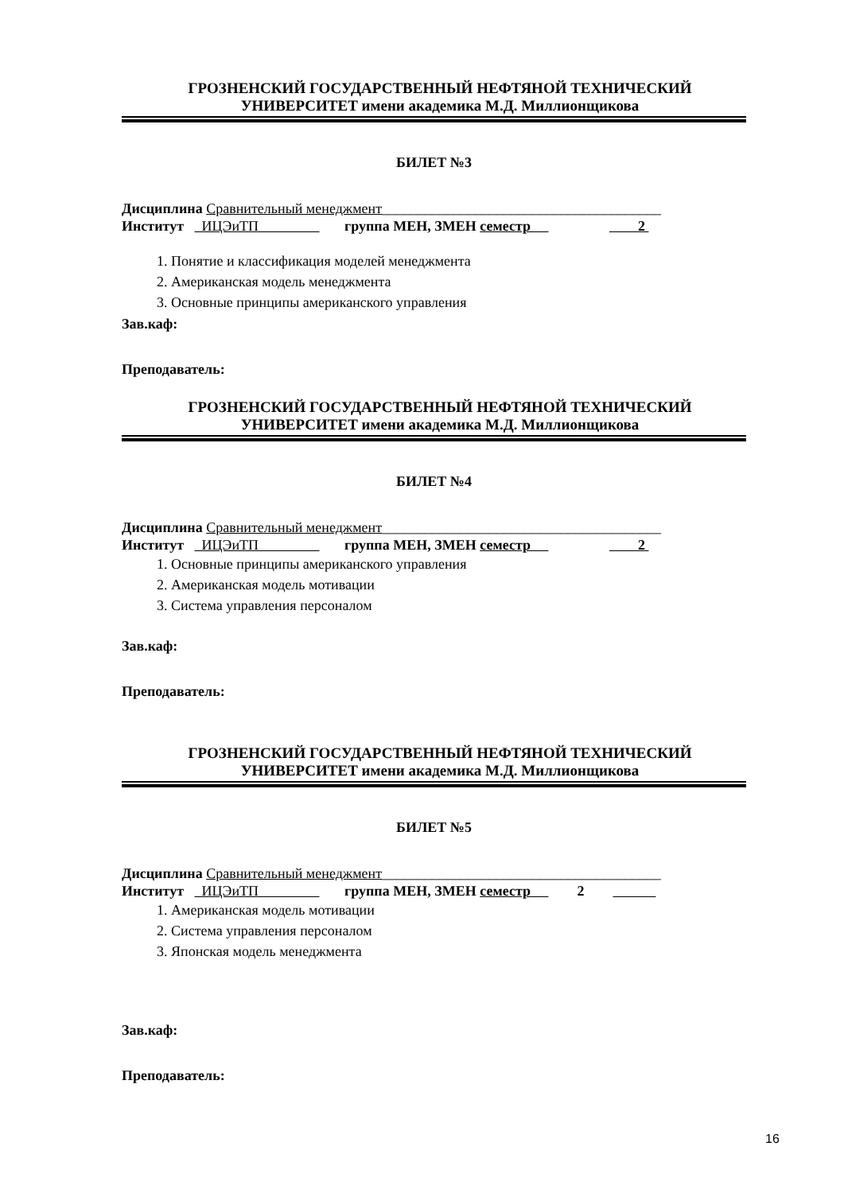ГРОЗНЕНСКИЙ ГОСУДАРСТВЕННЫЙ НЕФТЯНОЙ ТЕХНИЧЕСКИЙ
УНИВЕРСИТЕТ имени академика М.Д. Миллионщикова
БИЛЕТ №3
Дисциплина Сравнительный менеджмент_______________________________________
Институт ИЦЭиТП группа МЕН, ЗМЕН семестр 2
1. Понятие и классификация моделей менеджмента
2. Американская модель менеджмента
3. Основные принципы американского управления
Зав.каф:
Преподаватель:
ГРОЗНЕНСКИЙ ГОСУДАРСТВЕННЫЙ НЕФТЯНОЙ ТЕХНИЧЕСКИЙ
УНИВЕРСИТЕТ имени академика М.Д. Миллионщикова
БИЛЕТ №4
Дисциплина Сравнительный менеджмент_______________________________________
Институт ИЦЭиТП группа МЕН, ЗМЕН семестр 2
1. Основные принципы американского управления
2. Американская модель мотивации
3. Система управления персоналом
Зав.каф:
Преподаватель:
ГРОЗНЕНСКИЙ ГОСУДАРСТВЕННЫЙ НЕФТЯНОЙ ТЕХНИЧЕСКИЙ
УНИВЕРСИТЕТ имени академика М.Д. Миллионщикова
БИЛЕТ №5
Дисциплина Сравнительный менеджмент_______________________________________
Институт ИЦЭиТП группа МЕН, ЗМЕН семестр 2
1. Американская модель мотивации
2. Система управления персоналом
3. Японская модель менеджмента
Зав.каф:
Преподаватель:
16